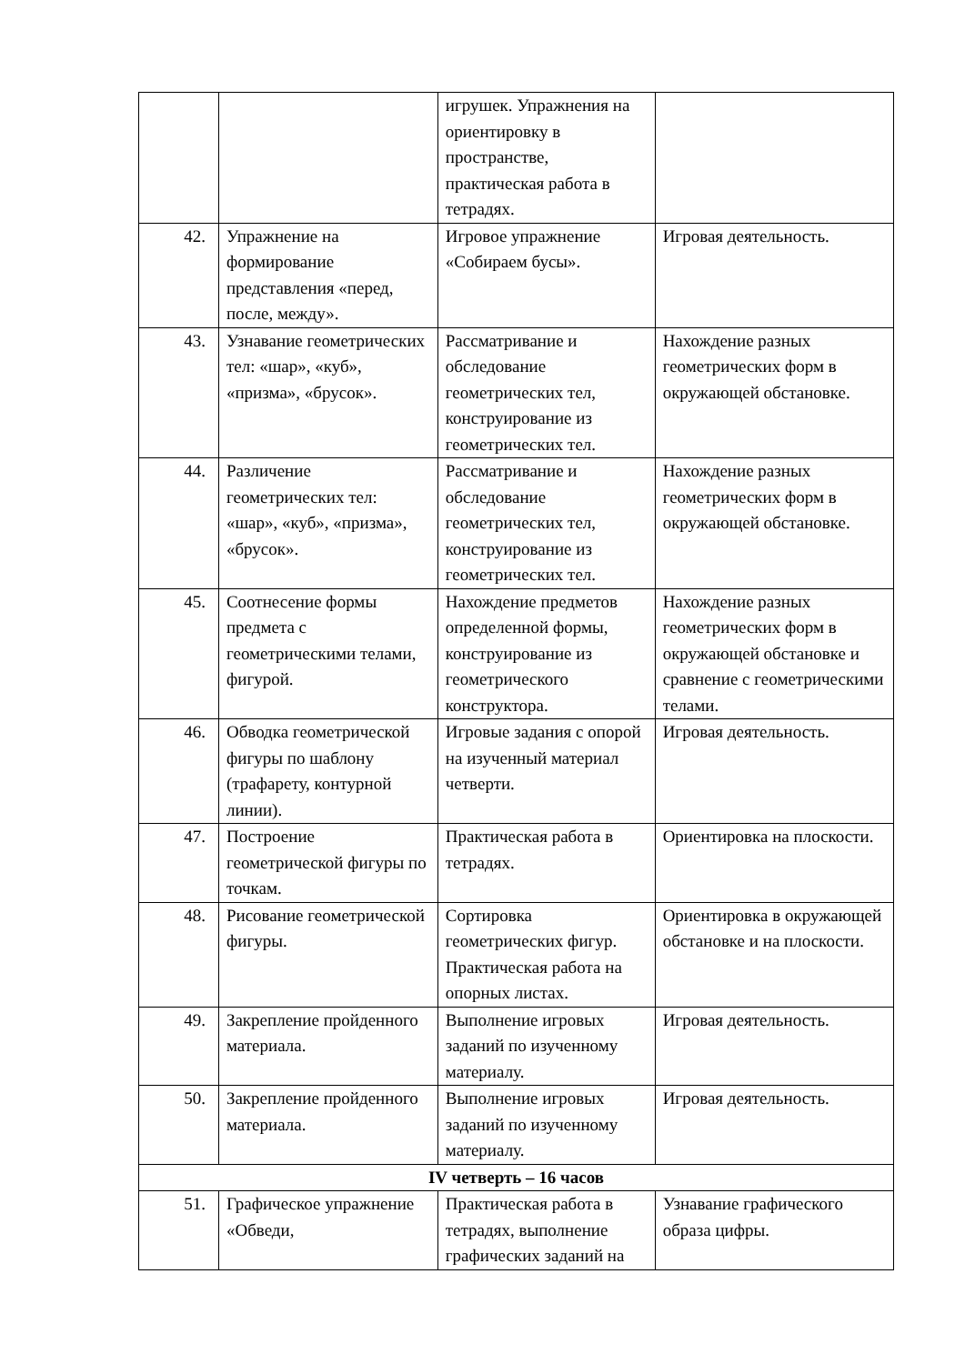| | | игрушек. Упражнения на ориентировку в пространстве, практическая работа в тетрадях. | |
| 42. | Упражнение на формирование представления «перед, после, между». | Игровое упражнение «Собираем бусы». | Игровая деятельность. |
| 43. | Узнавание геометрических тел: «шар», «куб», «призма», «брусок». | Рассматривание и обследование геометрических тел, конструирование из геометрических тел. | Нахождение разных геометрических форм в окружающей обстановке. |
| 44. | Различение геометрических тел: «шар», «куб», «призма», «брусок». | Рассматривание и обследование геометрических тел, конструирование из геометрических тел. | Нахождение разных геометрических форм в окружающей обстановке. |
| 45. | Соотнесение формы предмета с геометрическими телами, фигурой. | Нахождение предметов определенной формы, конструирование из геометрического конструктора. | Нахождение разных геометрических форм в окружающей обстановке и сравнение с геометрическими телами. |
| 46. | Обводка геометрической фигуры по шаблону (трафарету, контурной линии). | Игровые задания с опорой на изученный материал четверти. | Игровая деятельность. |
| 47. | Построение геометрической фигуры по точкам. | Практическая работа в тетрадях. | Ориентировка на плоскости. |
| 48. | Рисование геометрической фигуры. | Сортировка геометрических фигур. Практическая работа на опорных листах. | Ориентировка в окружающей обстановке и на плоскости. |
| 49. | Закрепление пройденного материала. | Выполнение игровых заданий по изученному материалу. | Игровая деятельность. |
| 50. | Закрепление пройденного материала. | Выполнение игровых заданий по изученному материалу. | Игровая деятельность. |
| IV четверть – 16 часов | | | |
| 51. | Графическое упражнение «Обведи, | Практическая работа в тетрадях, выполнение графических заданий на | Узнавание графического образа цифры. |